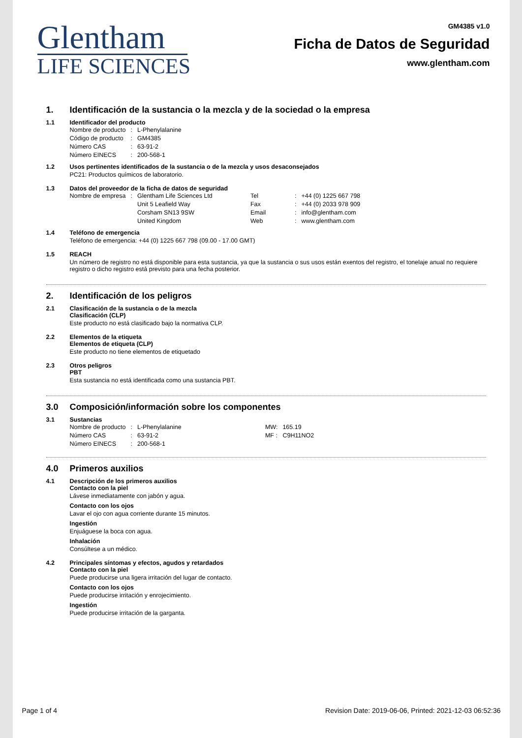Glentham
LIFE SCIENCES
GM4385 v1.0
Ficha de Datos de Seguridad
www.glentham.com
1. Identificación de la sustancia o la mezcla y de la sociedad o la empresa
1.1 Identificador del producto
| Nombre de producto | : | L-Phenylalanine |
| Código de producto | : | GM4385 |
| Número CAS | : | 63-91-2 |
| Número EINECS | : | 200-568-1 |
1.2 Usos pertinentes identificados de la sustancia o de la mezcla y usos desaconsejados
PC21: Productos químicos de laboratorio.
1.3 Datos del proveedor de la ficha de datos de seguridad
| Nombre de empresa | : | Glentham Life Sciences Ltd | Tel | : | +44 (0) 1225 667 798 |
| | | Unit 5 Leafield Way | Fax | : | +44 (0) 2033 978 909 |
| | | Corsham SN13 9SW | Email | : | info@glentham.com |
| | | United Kingdom | Web | : | www.glentham.com |
1.4 Teléfono de emergencia
Teléfono de emergencia: +44 (0) 1225 667 798 (09.00 - 17.00 GMT)
1.5 REACH
Un número de registro no está disponible para esta sustancia, ya que la sustancia o sus usos están exentos del registro, el tonelaje anual no requiere registro o dicho registro está previsto para una fecha posterior.
2. Identificación de los peligros
2.1 Clasificación de la sustancia o de la mezcla
Clasificación (CLP)
Este producto no está clasificado bajo la normativa CLP.
2.2 Elementos de la etiqueta
Elementos de etiqueta (CLP)
Este producto no tiene elementos de etiquetado
2.3 Otros peligros
PBT
Esta sustancia no está identificada como una sustancia PBT.
3.0 Composición/información sobre los componentes
3.1 Sustancias
| Nombre de producto | : | L-Phenylalanine | MW: | 165.19 |
| Número CAS | : | 63-91-2 | MF : | C9H11NO2 |
| Número EINECS | : | 200-568-1 | | |
4.0 Primeros auxilios
4.1 Descripción de los primeros auxilios
Contacto con la piel
Lávese inmediatamente con jabón y agua.
Contacto con los ojos
Lavar el ojo con agua corriente durante 15 minutos.
Ingestión
Enjuáguese la boca con agua.
Inhalación
Consúltese a un médico.
4.2 Principales síntomas y efectos, agudos y retardados
Contacto con la piel
Puede producirse una ligera irritación del lugar de contacto.
Contacto con los ojos
Puede producirse irritación y enrojecimiento.
Ingestión
Puede producirse irritación de la garganta.
Page 1 of 4 Revision Date: 2019-06-06, Printed: 2021-12-03 06:52:36